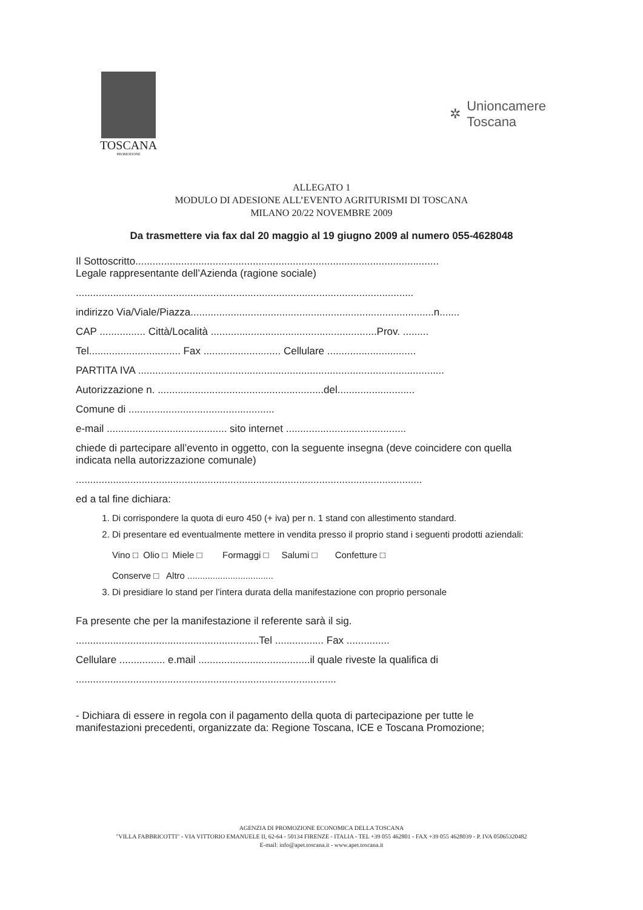TOSCANA
PROMOZIONE
✲
Unioncamere
Toscana
ALLEGATO 1
MODULO DI ADESIONE ALL’EVENTO AGRITURISMI DI TOSCANA
MILANO 20/22 NOVEMBRE 2009
Da trasmettere via fax dal 20 maggio al 19 giugno 2009 al numero 055-4628048
Il Sottoscritto..........................................................................................................
Legale rappresentante dell’Azienda (ragione sociale)
......................................................................................................................
indirizzo Via/Viale/Piazza.....................................................................................n.......
CAP ................ Città/Località ..........................................................Prov. .........
Tel................................ Fax ........................... Cellulare ...............................
PARTITA IVA ...........................................................................................................
Autorizzazione n. ..........................................................del...........................
Comune di ...................................................
e-mail .......................................... sito internet ..........................................
chiede di partecipare all’evento in oggetto, con la seguente insegna (deve coincidere con quella indicata nella autorizzazione comunale)
.........................................................................................................................
ed a tal fine dichiara:
1. Di corrispondere la quota di euro 450 (+ iva) per n. 1 stand con allestimento standard.
2. Di presentare ed eventualmente mettere in vendita presso il proprio stand i seguenti prodotti aziendali:
Vino □ Olio □ Miele □ Formaggi □ Salumi □ Confetture □
Conserve □ Altro ..................................
3. Di presidiare lo stand per l’intera durata della manifestazione con proprio personale
Fa presente che per la manifestazione il referente sarà il sig.
................................................................Tel ................. Fax ...............
Cellulare ................ e.mail .......................................il quale riveste la qualifica di
...........................................................................................
- Dichiara di essere in regola con il pagamento della quota di partecipazione per tutte le manifestazioni precedenti, organizzate da: Regione Toscana, ICE e Toscana Promozione;
AGENZIA DI PROMOZIONE ECONOMICA DELLA TOSCANA
"VILLA FABBRICOTTI" - VIA VITTORIO EMANUELE II, 62-64 - 50134 FIRENZE - ITALIA - TEL +39 055 462801 - FAX +39 055 4628039 - P. IVA 05065320482
E-mail: info@apet.toscana.it - www.apet.toscana.it